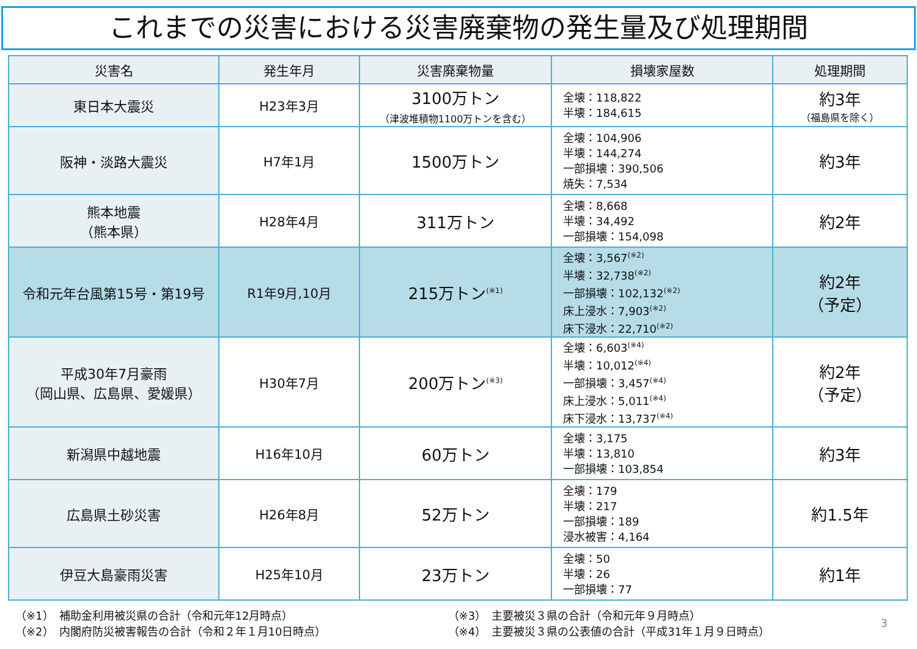これまでの災害における災害廃棄物の発生量及び処理期間
| 災害名 | 発生年月 | 災害廃棄物量 | 損壊家屋数 | 処理期間 |
| --- | --- | --- | --- | --- |
| 東日本大震災 | H23年3月 | 3100万トン （津波堆積物1100万トンを含む） | 全壊：118,822 半壊：184,615 | 約3年 （福島県を除く） |
| 阪神・淡路大震災 | H7年1月 | 1500万トン | 全壊：104,906 半壊：144,274 一部損壊：390,506 焼失：7,534 | 約3年 |
| 熊本地震 （熊本県） | H28年4月 | 311万トン | 全壊：8,668 半壊：34,492 一部損壊：154,098 | 約2年 |
| 令和元年台風第15号・第19号 | R1年9月,10月 | 215万トン<sup>(※1)</sup> | 全壊：3,567<sup>(※2)</sup> 半壊：32,738<sup>(※2)</sup> 一部損壊：102,132<sup>(※2)</sup> 床上浸水：7,903<sup>(※2)</sup> 床下浸水：22,710<sup>(※2)</sup> | 約2年 （予定） |
| 平成30年7月豪雨 （岡山県、広島県、愛媛県） | H30年7月 | 200万トン<sup>(※3)</sup> | 全壊：6,603<sup>(※4)</sup> 半壊：10,012<sup>(※4)</sup> 一部損壊：3,457<sup>(※4)</sup> 床上浸水：5,011<sup>(※4)</sup> 床下浸水：13,737<sup>(※4)</sup> | 約2年 （予定） |
| 新潟県中越地震 | H16年10月 | 60万トン | 全壊：3,175 半壊：13,810 一部損壊：103,854 | 約3年 |
| 広島県土砂災害 | H26年8月 | 52万トン | 全壊：179 半壊：217 一部損壊：189 浸水被害：4,164 | 約1.5年 |
| 伊豆大島豪雨災害 | H25年10月 | 23万トン | 全壊：50 半壊：26 一部損壊：77 | 約1年 |
（※1）　補助金利用被災県の合計（令和元年12月時点）
（※2）　内閣府防災被害報告の合計（令和２年１月10日時点）
（※3）　主要被災３県の合計（令和元年９月時点）
（※4）　主要被災３県の公表値の合計（平成31年１月９日時点）
3